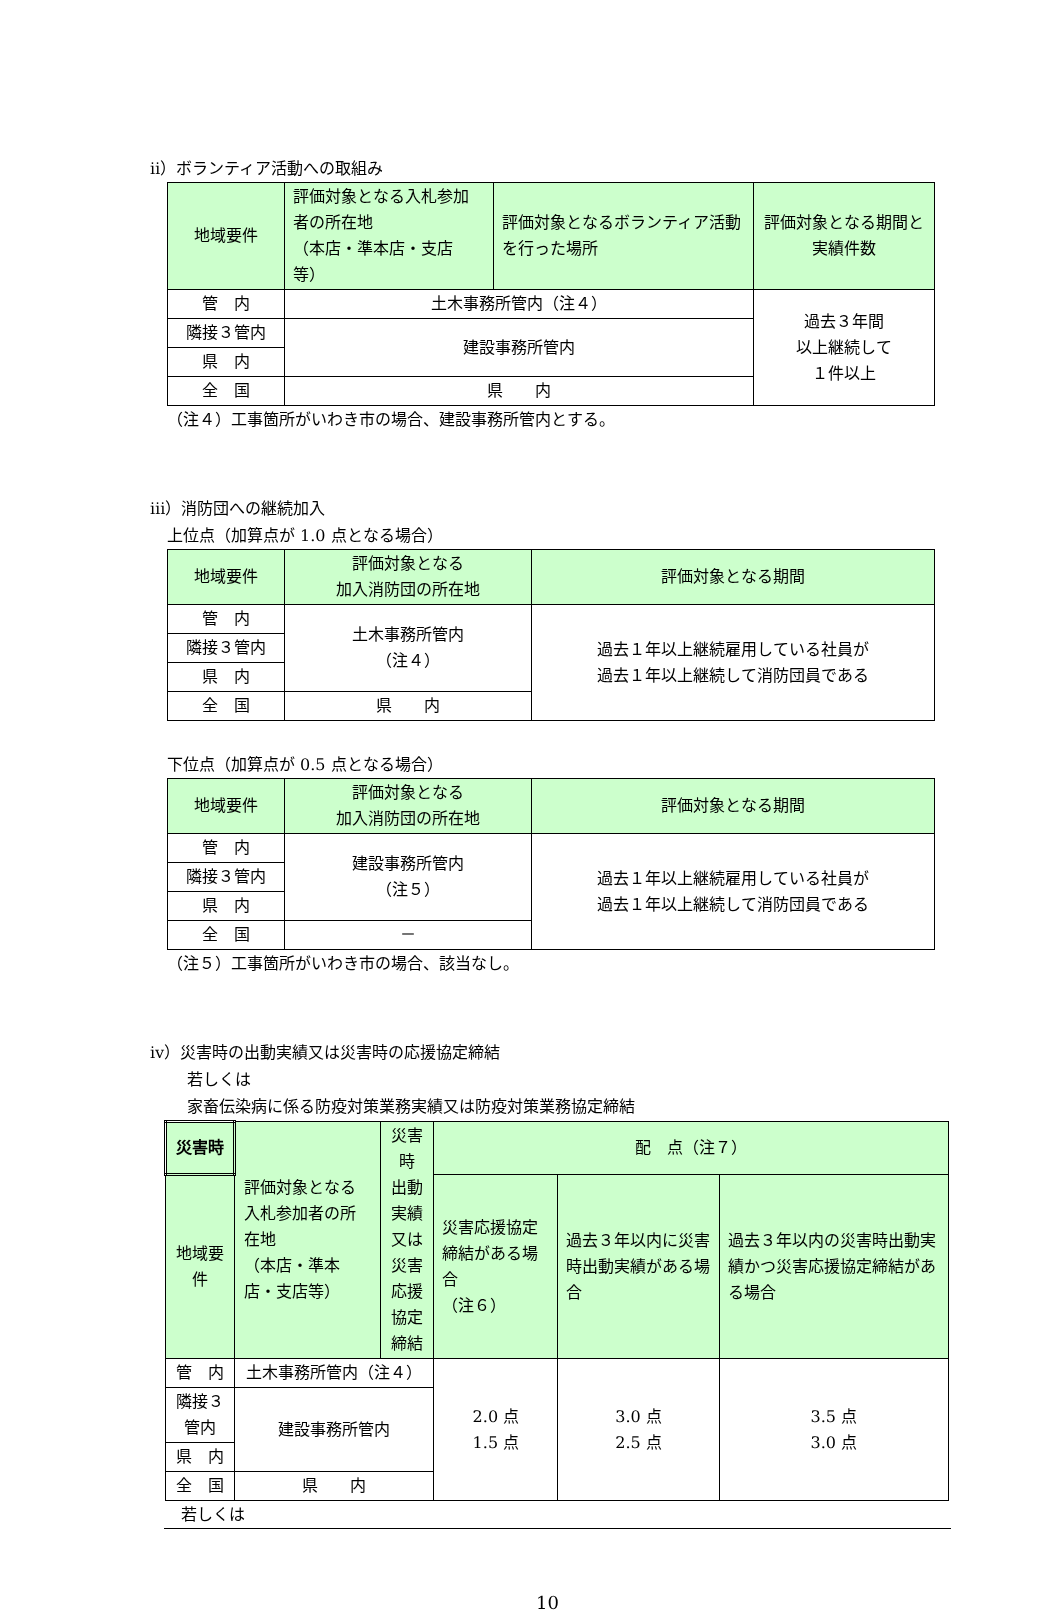ⅱ）ボランティア活動への取組み
| 地域要件 | 評価対象となる入札参加者の所在地 （本店・準本店・支店等） | 評価対象となるボランティア活動を行った場所 | 評価対象となる期間と実績件数 |
| --- | --- | --- | --- |
| 管 内 | 土木事務所管内（注４） | | 過去３年間 以上継続して １件以上 |
| 隣接３管内 | 建設事務所管内 | | |
| 県 内 | | | |
| 全 国 | 県 内 | | |
（注４）工事箇所がいわき市の場合、建設事務所管内とする。
ⅲ）消防団への継続加入
上位点（加算点が 1.0 点となる場合）
| 地域要件 | 評価対象となる 加入消防団の所在地 | 評価対象となる期間 |
| --- | --- | --- |
| 管 内 | 土木事務所管内 （注４） | 過去１年以上継続雇用している社員が 過去１年以上継続して消防団員である |
| 隣接３管内 | | |
| 県 内 | | |
| 全 国 | 県 内 | |
下位点（加算点が 0.5 点となる場合）
| 地域要件 | 評価対象となる 加入消防団の所在地 | 評価対象となる期間 |
| --- | --- | --- |
| 管 内 | 建設事務所管内 （注５） | 過去１年以上継続雇用している社員が 過去１年以上継続して消防団員である |
| 隣接３管内 | | |
| 県 内 | | |
| 全 国 | － | |
（注５）工事箇所がいわき市の場合、該当なし。
ⅳ）災害時の出動実績又は災害時の応援協定締結
若しくは
家畜伝染病に係る防疫対策業務実績又は防疫対策業務協定締結
| 災害時 | 評価対象となる入札参加者の所在地 （本店・準本店・支店等） | 災害時 出動実績 又は 災害応援 協定締結 | 配 点（注７） | | |
| --- | --- | --- | --- | --- | --- |
| 地域要件 | | | 災害応援協定締結がある場合 （注６） | 過去３年以内に災害時出動実績がある場合 | 過去３年以内の災害時出動実績かつ災害応援協定締結がある場合 |
| 管 内 | 土木事務所管内（注４） | | 2.0 点 1.5 点 | 3.0 点 2.5 点 | 3.5 点 3.0 点 |
| 隣接３管内 | 建設事務所管内 | | | | |
| 県 内 | | | | | |
| 全 国 | 県 内 | | | | |
若しくは
10